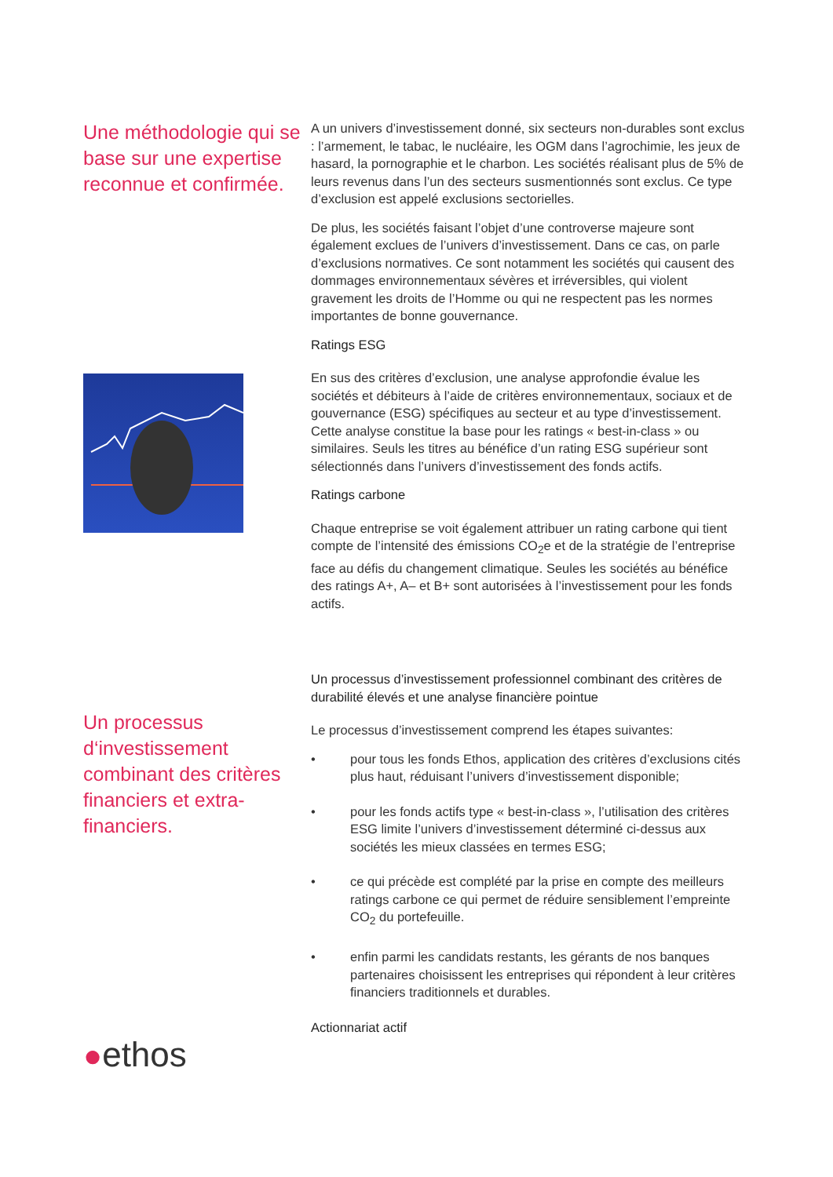Une méthodologie qui se base sur une expertise reconnue et confirmée.
A un univers d’investissement donné, six secteurs non-durables sont exclus : l’armement, le tabac, le nucléaire, les OGM dans l’agrochimie, les jeux de hasard, la pornographie et le charbon. Les sociétés réalisant plus de 5% de leurs revenus dans l’un des secteurs susmentionnés sont exclus. Ce type d’exclusion est appelé exclusions sectorielles.
De plus, les sociétés faisant l’objet d’une controverse majeure sont également exclues de l’univers d’investissement. Dans ce cas, on parle d’exclusions normatives. Ce sont notamment les sociétés qui causent des dommages environnementaux sévères et irréversibles, qui violent gravement les droits de l’Homme ou qui ne respectent pas les normes importantes de bonne gouvernance.
Ratings ESG
En sus des critères d’exclusion, une analyse approfondie évalue les sociétés et débiteurs à l’aide de critères environnementaux, sociaux et de gouvernance (ESG) spécifiques au secteur et au type d’investissement. Cette analyse constitue la base pour les ratings « best-in-class » ou similaires. Seuls les titres au bénéfice d’un rating ESG supérieur sont sélectionnés dans l’univers d’investissement des fonds actifs.
Ratings carbone
Chaque entreprise se voit également attribuer un rating carbone qui tient compte de l’intensité des émissions CO<sub>2</sub>e et de la stratégie de l’entreprise face au défis du changement climatique. Seules les sociétés au bénéfice des ratings A+, A– et B+ sont autorisées à l’investissement pour les fonds actifs.
Un processus d‘investissement combinant des critères financiers et extra-financiers.
●ethos
Un processus d’investissement professionnel combinant des critères de durabilité élevés et une analyse financière pointue
Le processus d’investissement comprend les étapes suivantes:
• pour tous les fonds Ethos, application des critères d’exclusions cités plus haut, réduisant l’univers d’investissement disponible;
• pour les fonds actifs type « best-in-class », l’utilisation des critères ESG limite l’univers d’investissement déterminé ci-dessus aux sociétés les mieux classées en termes ESG;
• ce qui précède est complété par la prise en compte des meilleurs ratings carbone ce qui permet de réduire sensiblement l’empreinte CO<sub>2</sub> du portefeuille.
• enfin parmi les candidats restants, les gérants de nos banques partenaires choisissent les entreprises qui répondent à leur critères financiers traditionnels et durables.
Actionnariat actif